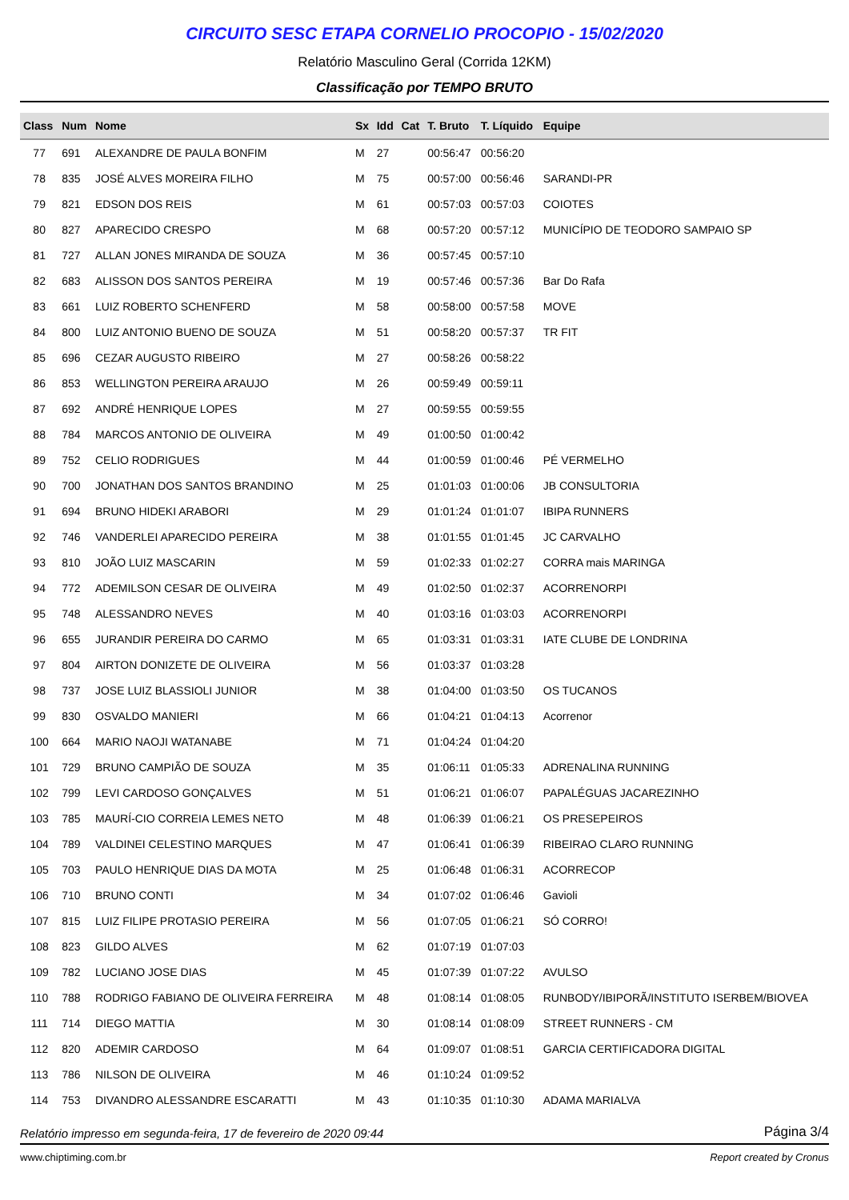CIRCUITO SESC ETAPA CORNELIO PROCOPIO - 15/02/2020
Relatório Masculino Geral (Corrida 12KM)
Classificação por TEMPO BRUTO
| Class | Num | Nome | Sx | Idd | Cat | T. Bruto | T. Líquido | Equipe |
| --- | --- | --- | --- | --- | --- | --- | --- | --- |
| 77 | 691 | ALEXANDRE DE PAULA BONFIM | M | 27 | | 00:56:47 | 00:56:20 | |
| 78 | 835 | JOSÉ ALVES MOREIRA FILHO | M | 75 | | 00:57:00 | 00:56:46 | SARANDI-PR |
| 79 | 821 | EDSON DOS REIS | M | 61 | | 00:57:03 | 00:57:03 | COIOTES |
| 80 | 827 | APARECIDO CRESPO | M | 68 | | 00:57:20 | 00:57:12 | MUNICÍPIO DE TEODORO SAMPAIO SP |
| 81 | 727 | ALLAN JONES MIRANDA DE SOUZA | M | 36 | | 00:57:45 | 00:57:10 | |
| 82 | 683 | ALISSON DOS SANTOS PEREIRA | M | 19 | | 00:57:46 | 00:57:36 | Bar Do Rafa |
| 83 | 661 | LUIZ ROBERTO SCHENFERD | M | 58 | | 00:58:00 | 00:57:58 | MOVE |
| 84 | 800 | LUIZ ANTONIO BUENO DE SOUZA | M | 51 | | 00:58:20 | 00:57:37 | TR FIT |
| 85 | 696 | CEZAR AUGUSTO RIBEIRO | M | 27 | | 00:58:26 | 00:58:22 | |
| 86 | 853 | WELLINGTON PEREIRA ARAUJO | M | 26 | | 00:59:49 | 00:59:11 | |
| 87 | 692 | ANDRÉ HENRIQUE LOPES | M | 27 | | 00:59:55 | 00:59:55 | |
| 88 | 784 | MARCOS ANTONIO DE OLIVEIRA | M | 49 | | 01:00:50 | 01:00:42 | |
| 89 | 752 | CELIO RODRIGUES | M | 44 | | 01:00:59 | 01:00:46 | PÉ VERMELHO |
| 90 | 700 | JONATHAN DOS SANTOS BRANDINO | M | 25 | | 01:01:03 | 01:00:06 | JB CONSULTORIA |
| 91 | 694 | BRUNO HIDEKI ARABORI | M | 29 | | 01:01:24 | 01:01:07 | IBIPA RUNNERS |
| 92 | 746 | VANDERLEI APARECIDO PEREIRA | M | 38 | | 01:01:55 | 01:01:45 | JC CARVALHO |
| 93 | 810 | JOÃO LUIZ MASCARIN | M | 59 | | 01:02:33 | 01:02:27 | CORRA mais MARINGA |
| 94 | 772 | ADEMILSON CESAR DE OLIVEIRA | M | 49 | | 01:02:50 | 01:02:37 | ACORRENORPI |
| 95 | 748 | ALESSANDRO NEVES | M | 40 | | 01:03:16 | 01:03:03 | ACORRENORPI |
| 96 | 655 | JURANDIR PEREIRA DO CARMO | M | 65 | | 01:03:31 | 01:03:31 | IATE CLUBE DE LONDRINA |
| 97 | 804 | AIRTON DONIZETE DE OLIVEIRA | M | 56 | | 01:03:37 | 01:03:28 | |
| 98 | 737 | JOSE LUIZ BLASSIOLI JUNIOR | M | 38 | | 01:04:00 | 01:03:50 | OS TUCANOS |
| 99 | 830 | OSVALDO MANIERI | M | 66 | | 01:04:21 | 01:04:13 | Acorrenor |
| 100 | 664 | MARIO NAOJI WATANABE | M | 71 | | 01:04:24 | 01:04:20 | |
| 101 | 729 | BRUNO CAMPIÃO DE SOUZA | M | 35 | | 01:06:11 | 01:05:33 | ADRENALINA RUNNING |
| 102 | 799 | LEVI CARDOSO GONÇALVES | M | 51 | | 01:06:21 | 01:06:07 | PAPALÉGUAS JACAREZINHO |
| 103 | 785 | MAURÍ-CIO CORREIA LEMES NETO | M | 48 | | 01:06:39 | 01:06:21 | OS PRESEPEIROS |
| 104 | 789 | VALDINEI CELESTINO MARQUES | M | 47 | | 01:06:41 | 01:06:39 | RIBEIRAO CLARO RUNNING |
| 105 | 703 | PAULO HENRIQUE DIAS DA MOTA | M | 25 | | 01:06:48 | 01:06:31 | ACORRECOP |
| 106 | 710 | BRUNO CONTI | M | 34 | | 01:07:02 | 01:06:46 | Gavioli |
| 107 | 815 | LUIZ FILIPE PROTASIO PEREIRA | M | 56 | | 01:07:05 | 01:06:21 | SÓ CORRO! |
| 108 | 823 | GILDO ALVES | M | 62 | | 01:07:19 | 01:07:03 | |
| 109 | 782 | LUCIANO JOSE DIAS | M | 45 | | 01:07:39 | 01:07:22 | AVULSO |
| 110 | 788 | RODRIGO FABIANO DE OLIVEIRA FERREIRA | M | 48 | | 01:08:14 | 01:08:05 | RUNBODY/IBIPORÃ/INSTITUTO ISERBEM/BIOVEA |
| 111 | 714 | DIEGO MATTIA | M | 30 | | 01:08:14 | 01:08:09 | STREET RUNNERS - CM |
| 112 | 820 | ADEMIR CARDOSO | M | 64 | | 01:09:07 | 01:08:51 | GARCIA CERTIFICADORA DIGITAL |
| 113 | 786 | NILSON DE OLIVEIRA | M | 46 | | 01:10:24 | 01:09:52 | |
| 114 | 753 | DIVANDRO ALESSANDRE ESCARATTI | M | 43 | | 01:10:35 | 01:10:30 | ADAMA MARIALVA |
Relatório impresso em segunda-feira, 17 de fevereiro de 2020 09:44 Página 3/4
www.chiptiming.com.br Report created by Cronus